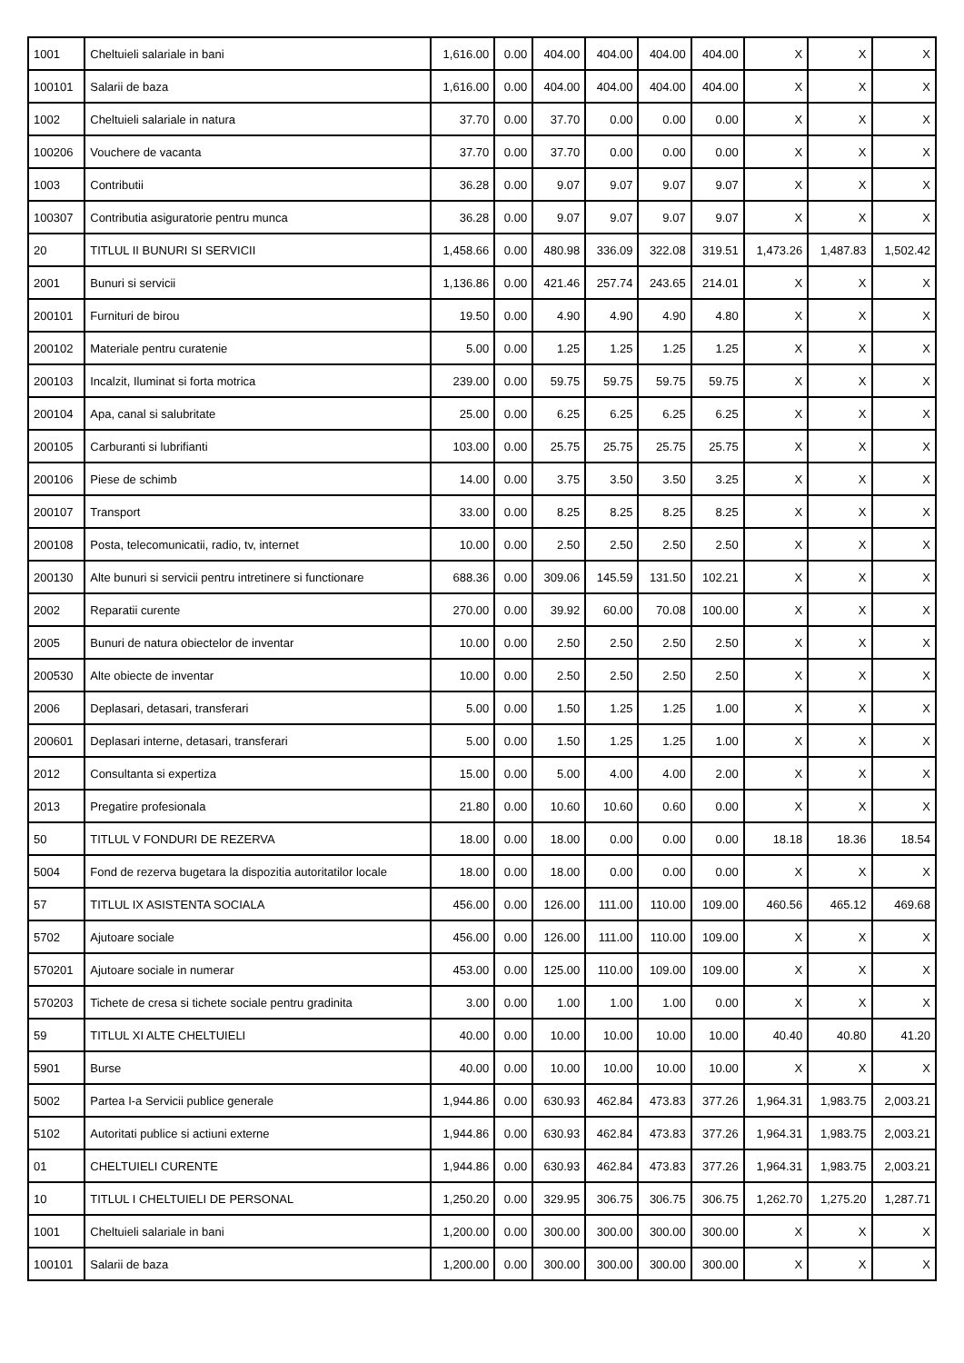| 1001 | Cheltuieli salariale in bani | 1,616.00 | 0.00 | 404.00 | 404.00 | 404.00 | 404.00 | X | X | X |
| 100101 | Salarii de baza | 1,616.00 | 0.00 | 404.00 | 404.00 | 404.00 | 404.00 | X | X | X |
| 1002 | Cheltuieli salariale in natura | 37.70 | 0.00 | 37.70 | 0.00 | 0.00 | 0.00 | X | X | X |
| 100206 | Vouchere de vacanta | 37.70 | 0.00 | 37.70 | 0.00 | 0.00 | 0.00 | X | X | X |
| 1003 | Contributii | 36.28 | 0.00 | 9.07 | 9.07 | 9.07 | 9.07 | X | X | X |
| 100307 | Contributia asiguratorie pentru munca | 36.28 | 0.00 | 9.07 | 9.07 | 9.07 | 9.07 | X | X | X |
| 20 | TITLUL II BUNURI SI SERVICII | 1,458.66 | 0.00 | 480.98 | 336.09 | 322.08 | 319.51 | 1,473.26 | 1,487.83 | 1,502.42 |
| 2001 | Bunuri si servicii | 1,136.86 | 0.00 | 421.46 | 257.74 | 243.65 | 214.01 | X | X | X |
| 200101 | Furnituri de birou | 19.50 | 0.00 | 4.90 | 4.90 | 4.90 | 4.80 | X | X | X |
| 200102 | Materiale pentru curatenie | 5.00 | 0.00 | 1.25 | 1.25 | 1.25 | 1.25 | X | X | X |
| 200103 | Incalzit, Iluminat si forta motrica | 239.00 | 0.00 | 59.75 | 59.75 | 59.75 | 59.75 | X | X | X |
| 200104 | Apa, canal si salubritate | 25.00 | 0.00 | 6.25 | 6.25 | 6.25 | 6.25 | X | X | X |
| 200105 | Carburanti si lubrifianti | 103.00 | 0.00 | 25.75 | 25.75 | 25.75 | 25.75 | X | X | X |
| 200106 | Piese de schimb | 14.00 | 0.00 | 3.75 | 3.50 | 3.50 | 3.25 | X | X | X |
| 200107 | Transport | 33.00 | 0.00 | 8.25 | 8.25 | 8.25 | 8.25 | X | X | X |
| 200108 | Posta, telecomunicatii, radio, tv, internet | 10.00 | 0.00 | 2.50 | 2.50 | 2.50 | 2.50 | X | X | X |
| 200130 | Alte bunuri si servicii pentru intretinere si functionare | 688.36 | 0.00 | 309.06 | 145.59 | 131.50 | 102.21 | X | X | X |
| 2002 | Reparatii curente | 270.00 | 0.00 | 39.92 | 60.00 | 70.08 | 100.00 | X | X | X |
| 2005 | Bunuri de natura obiectelor de inventar | 10.00 | 0.00 | 2.50 | 2.50 | 2.50 | 2.50 | X | X | X |
| 200530 | Alte obiecte de inventar | 10.00 | 0.00 | 2.50 | 2.50 | 2.50 | 2.50 | X | X | X |
| 2006 | Deplasari, detasari, transferari | 5.00 | 0.00 | 1.50 | 1.25 | 1.25 | 1.00 | X | X | X |
| 200601 | Deplasari interne, detasari, transferari | 5.00 | 0.00 | 1.50 | 1.25 | 1.25 | 1.00 | X | X | X |
| 2012 | Consultanta si expertiza | 15.00 | 0.00 | 5.00 | 4.00 | 4.00 | 2.00 | X | X | X |
| 2013 | Pregatire profesionala | 21.80 | 0.00 | 10.60 | 10.60 | 0.60 | 0.00 | X | X | X |
| 50 | TITLUL V FONDURI DE REZERVA | 18.00 | 0.00 | 18.00 | 0.00 | 0.00 | 0.00 | 18.18 | 18.36 | 18.54 |
| 5004 | Fond de rezerva bugetara la dispozitia autoritatilor locale | 18.00 | 0.00 | 18.00 | 0.00 | 0.00 | 0.00 | X | X | X |
| 57 | TITLUL IX ASISTENTA SOCIALA | 456.00 | 0.00 | 126.00 | 111.00 | 110.00 | 109.00 | 460.56 | 465.12 | 469.68 |
| 5702 | Ajutoare sociale | 456.00 | 0.00 | 126.00 | 111.00 | 110.00 | 109.00 | X | X | X |
| 570201 | Ajutoare sociale in numerar | 453.00 | 0.00 | 125.00 | 110.00 | 109.00 | 109.00 | X | X | X |
| 570203 | Tichete de cresa si tichete sociale pentru gradinita | 3.00 | 0.00 | 1.00 | 1.00 | 1.00 | 0.00 | X | X | X |
| 59 | TITLUL XI ALTE CHELTUIELI | 40.00 | 0.00 | 10.00 | 10.00 | 10.00 | 10.00 | 40.40 | 40.80 | 41.20 |
| 5901 | Burse | 40.00 | 0.00 | 10.00 | 10.00 | 10.00 | 10.00 | X | X | X |
| 5002 | Partea I-a Servicii publice generale | 1,944.86 | 0.00 | 630.93 | 462.84 | 473.83 | 377.26 | 1,964.31 | 1,983.75 | 2,003.21 |
| 5102 | Autoritati publice si actiuni externe | 1,944.86 | 0.00 | 630.93 | 462.84 | 473.83 | 377.26 | 1,964.31 | 1,983.75 | 2,003.21 |
| 01 | CHELTUIELI CURENTE | 1,944.86 | 0.00 | 630.93 | 462.84 | 473.83 | 377.26 | 1,964.31 | 1,983.75 | 2,003.21 |
| 10 | TITLUL I CHELTUIELI DE PERSONAL | 1,250.20 | 0.00 | 329.95 | 306.75 | 306.75 | 306.75 | 1,262.70 | 1,275.20 | 1,287.71 |
| 1001 | Cheltuieli salariale in bani | 1,200.00 | 0.00 | 300.00 | 300.00 | 300.00 | 300.00 | X | X | X |
| 100101 | Salarii de baza | 1,200.00 | 0.00 | 300.00 | 300.00 | 300.00 | 300.00 | X | X | X |